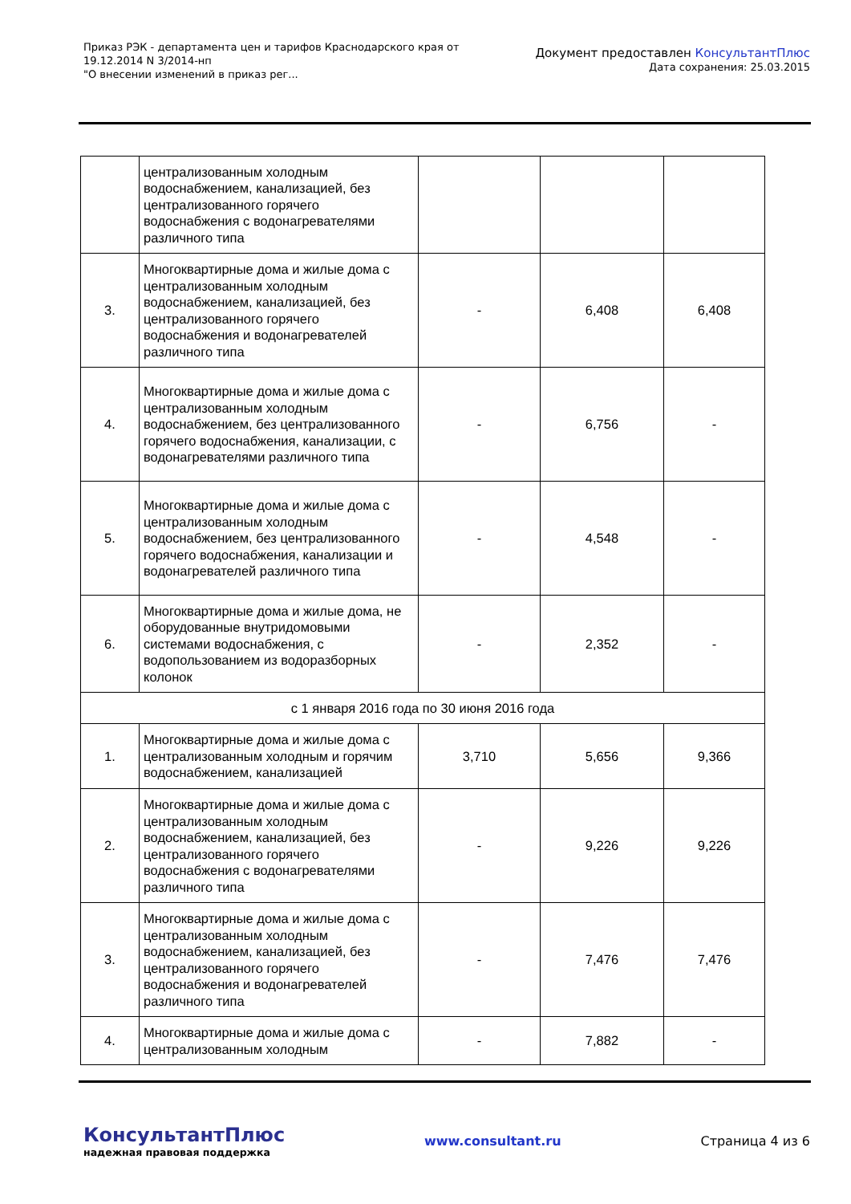Приказ РЭК - департамента цен и тарифов Краснодарского края от
19.12.2014 N 3/2014-нп
"О внесении изменений в приказ рег...
Документ предоставлен КонсультантПлюс
Дата сохранения: 25.03.2015
| | централизованным холодным водоснабжением, канализацией, без централизованного горячего водоснабжения с водонагревателями различного типа | | | |
| 3. | Многоквартирные дома и жилые дома с централизованным холодным водоснабжением, канализацией, без централизованного горячего водоснабжения и водонагревателей различного типа | - | 6,408 | 6,408 |
| 4. | Многоквартирные дома и жилые дома с централизованным холодным водоснабжением, без централизованного горячего водоснабжения, канализации, с водонагревателями различного типа | - | 6,756 | - |
| 5. | Многоквартирные дома и жилые дома с централизованным холодным водоснабжением, без централизованного горячего водоснабжения, канализации и водонагревателей различного типа | - | 4,548 | - |
| 6. | Многоквартирные дома и жилые дома, не оборудованные внутридомовыми системами водоснабжения, с водопользованием из водоразборных колонок | - | 2,352 | - |
| с 1 января 2016 года по 30 июня 2016 года | | | | |
| 1. | Многоквартирные дома и жилые дома с централизованным холодным и горячим водоснабжением, канализацией | 3,710 | 5,656 | 9,366 |
| 2. | Многоквартирные дома и жилые дома с централизованным холодным водоснабжением, канализацией, без централизованного горячего водоснабжения с водонагревателями различного типа | - | 9,226 | 9,226 |
| 3. | Многоквартирные дома и жилые дома с централизованным холодным водоснабжением, канализацией, без централизованного горячего водоснабжения и водонагревателей различного типа | - | 7,476 | 7,476 |
| 4. | Многоквартирные дома и жилые дома с централизованным холодным | - | 7,882 | - |
КонсультантПлюс
надежная правовая поддержка
www.consultant.ru Страница 4 из 6